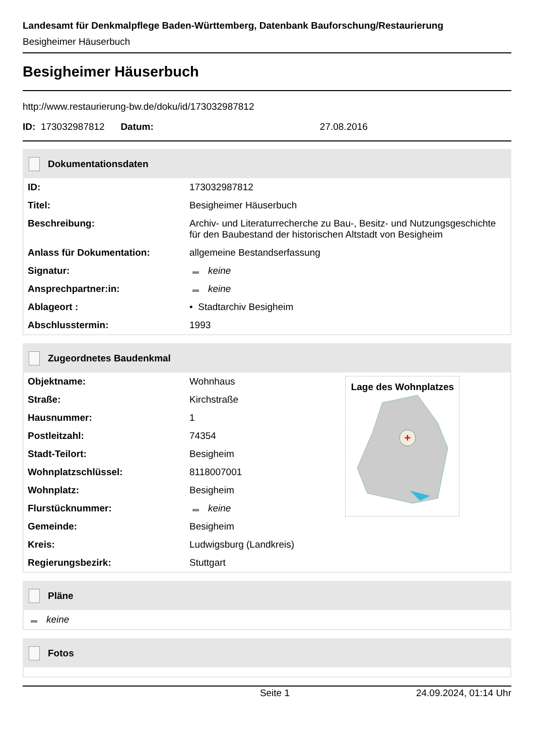Landesamt für Denkmalpflege Baden-Württemberg, Datenbank Bauforschung/Restaurierung
Besigheimer Häuserbuch
Besigheimer Häuserbuch
http://www.restaurierung-bw.de/doku/id/173032987812
ID: 173032987812 Datum: 27.08.2016
Dokumentationsdaten
| ID: | 173032987812 |
| Titel: | Besigheimer Häuserbuch |
| Beschreibung: | Archiv- und Literaturrecherche zu Bau-, Besitz- und Nutzungsgeschichte für den Baubestand der historischen Altstadt von Besigheim |
| Anlass für Dokumentation: | allgemeine Bestandserfassung |
| Signatur: | keine |
| Ansprechpartner:in: | keine |
| Ablageort : | • Stadtarchiv Besigheim |
| Abschlusstermin: | 1993 |
Zugeordnetes Baudenkmal
| Objektname: | Wohnhaus | Lage des Wohnplatzes + |
| Straße: | Kirchstraße | |
| Hausnummer: | 1 | |
| Postleitzahl: | 74354 | |
| Stadt-Teilort: | Besigheim | |
| Wohnplatzschlüssel: | 8118007001 | |
| Wohnplatz: | Besigheim | |
| Flurstücknummer: | keine | |
| Gemeinde: | Besigheim | |
| Kreis: | Ludwigsburg (Landkreis) | |
| Regierungsbezirk: | Stuttgart | |
Pläne
keine
Fotos
Seite 1 24.09.2024, 01:14 Uhr